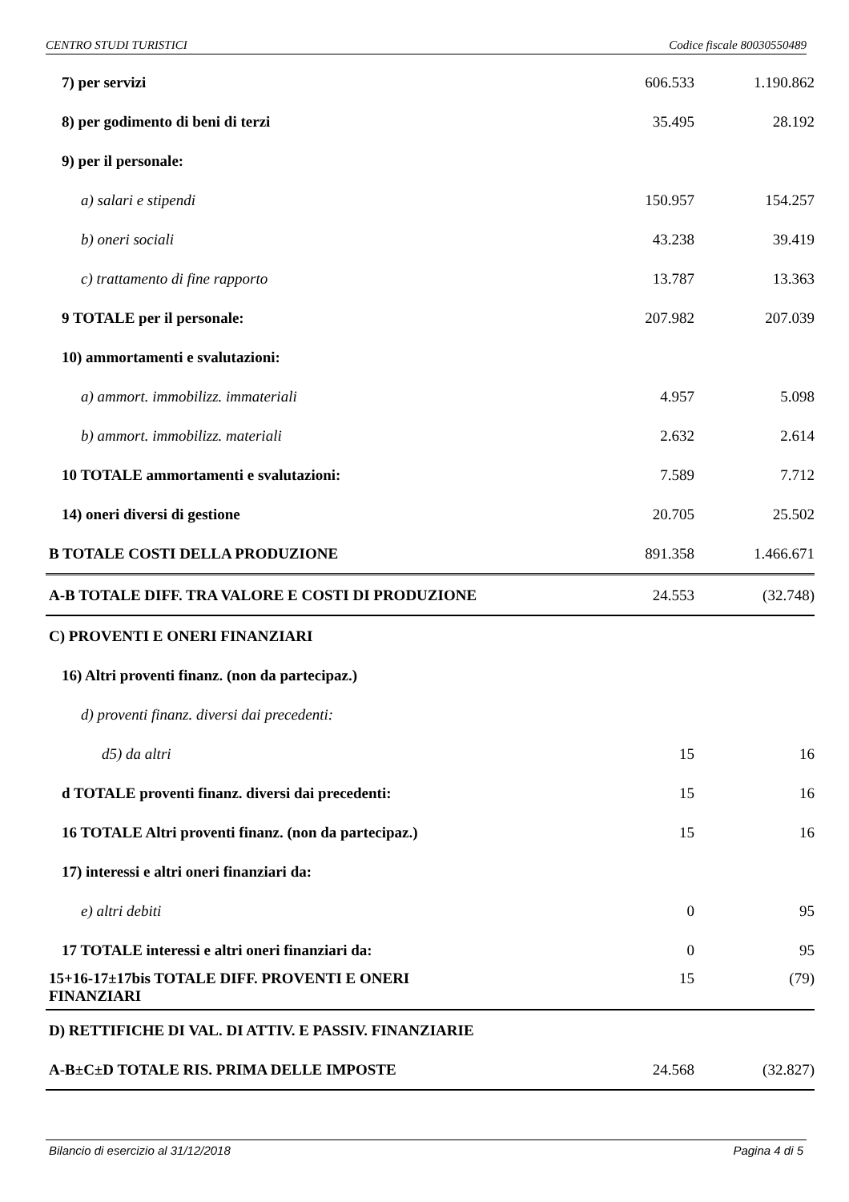CENTRO STUDI TURISTICI Codice fiscale 80030550489
| 7) per servizi | 606.533 | 1.190.862 |
| 8) per godimento di beni di terzi | 35.495 | 28.192 |
| 9) per il personale: | | |
| a) salari e stipendi | 150.957 | 154.257 |
| b) oneri sociali | 43.238 | 39.419 |
| c) trattamento di fine rapporto | 13.787 | 13.363 |
| 9 TOTALE per il personale: | 207.982 | 207.039 |
| 10) ammortamenti e svalutazioni: | | |
| a) ammort. immobilizz. immateriali | 4.957 | 5.098 |
| b) ammort. immobilizz. materiali | 2.632 | 2.614 |
| 10 TOTALE ammortamenti e svalutazioni: | 7.589 | 7.712 |
| 14) oneri diversi di gestione | 20.705 | 25.502 |
| B TOTALE COSTI DELLA PRODUZIONE | 891.358 | 1.466.671 |
| A-B TOTALE DIFF. TRA VALORE E COSTI DI PRODUZIONE | 24.553 | (32.748) |
| C) PROVENTI E ONERI FINANZIARI | | |
| 16) Altri proventi finanz. (non da partecipaz.) | | |
| d) proventi finanz. diversi dai precedenti: | | |
| d5) da altri | 15 | 16 |
| d TOTALE proventi finanz. diversi dai precedenti: | 15 | 16 |
| 16 TOTALE Altri proventi finanz. (non da partecipaz.) | 15 | 16 |
| 17) interessi e altri oneri finanziari da: | | |
| e) altri debiti | 0 | 95 |
| 17 TOTALE interessi e altri oneri finanziari da: | 0 | 95 |
| 15+16-17±17bis TOTALE DIFF. PROVENTI E ONERI FINANZIARI | 15 | (79) |
| D) RETTIFICHE DI VAL. DI ATTIV. E PASSIV. FINANZIARIE | | |
| A-B±C±D TOTALE RIS. PRIMA DELLE IMPOSTE | 24.568 | (32.827) |
Bilancio di esercizio al 31/12/2018 Pagina 4 di 5